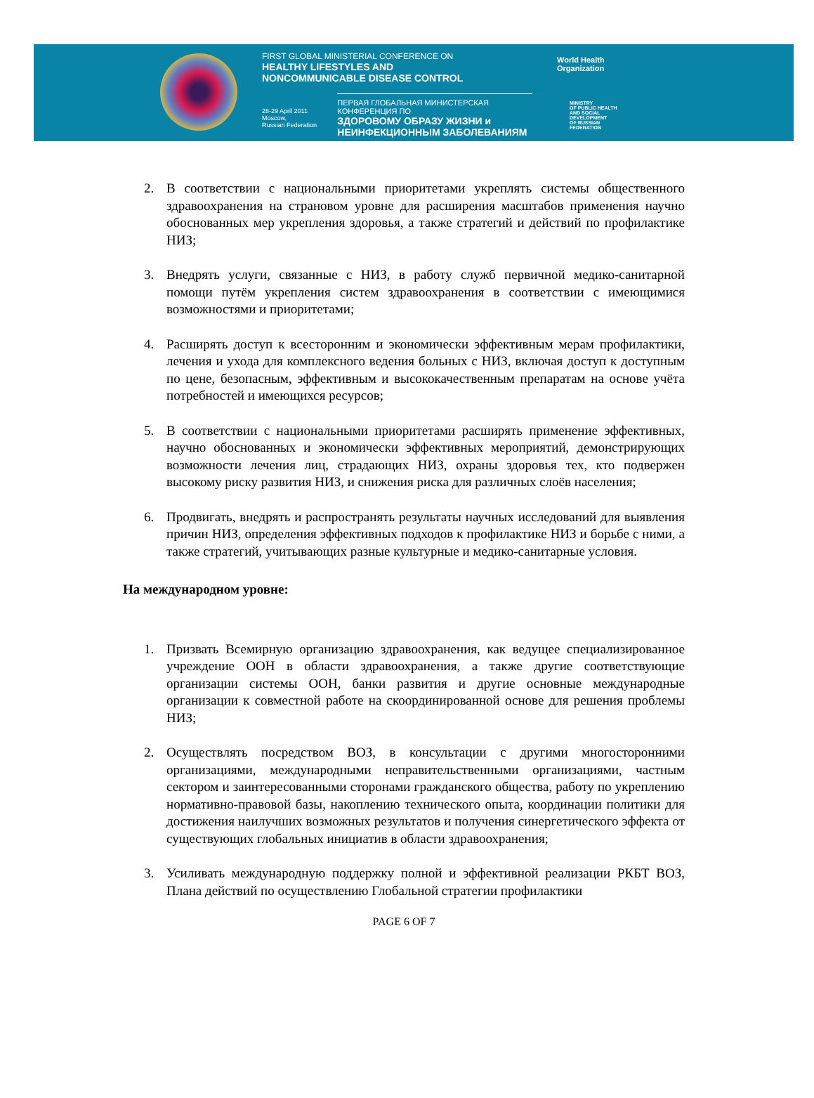FIRST GLOBAL MINISTERIAL CONFERENCE ON
HEALTHY LIFESTYLES AND
NONCOMMUNICABLE DISEASE CONTROL
28-29 April 2011
Moscow,
Russian Federation
ПЕРВАЯ ГЛОБАЛЬНАЯ МИНИСТЕРСКАЯ КОНФЕРЕНЦИЯ ПО
ЗДОРОВОМУ ОБРАЗУ ЖИЗНИ и
НЕИНФЕКЦИОННЫМ ЗАБОЛЕВАНИЯМ
World Health
Organization
MINISTRY
OF PUBLIC HEALTH
AND SOCIAL
DEVELOPMENT
OF RUSSIAN
FEDERATION
2. В соответствии с национальными приоритетами укреплять системы общественного здравоохранения на страновом уровне для расширения масштабов применения научно обоснованных мер укрепления здоровья, а также стратегий и действий по профилактике НИЗ;
3. Внедрять услуги, связанные с НИЗ, в работу служб первичной медико-санитарной помощи путём укрепления систем здравоохранения в соответствии с имеющимися возможностями и приоритетами;
4. Расширять доступ к всесторонним и экономически эффективным мерам профилактики, лечения и ухода для комплексного ведения больных с НИЗ, включая доступ к доступным по цене, безопасным, эффективным и высококачественным препаратам на основе учёта потребностей и имеющихся ресурсов;
5. В соответствии с национальными приоритетами расширять применение эффективных, научно обоснованных и экономически эффективных мероприятий, демонстрирующих возможности лечения лиц, страдающих НИЗ, охраны здоровья тех, кто подвержен высокому риску развития НИЗ, и снижения риска для различных слоёв населения;
6. Продвигать, внедрять и распространять результаты научных исследований для выявления причин НИЗ, определения эффективных подходов к профилактике НИЗ и борьбе с ними, а также стратегий, учитывающих разные культурные и медико-санитарные условия.
На международном уровне:
1. Призвать Всемирную организацию здравоохранения, как ведущее специализированное учреждение ООН в области здравоохранения, а также другие соответствующие организации системы ООН, банки развития и другие основные международные организации к совместной работе на скоординированной основе для решения проблемы НИЗ;
2. Осуществлять посредством ВОЗ, в консультации с другими многосторонними организациями, международными неправительственными организациями, частным сектором и заинтересованными сторонами гражданского общества, работу по укреплению нормативно-правовой базы, накоплению технического опыта, координации политики для достижения наилучших возможных результатов и получения синергетического эффекта от существующих глобальных инициатив в области здравоохранения;
3. Усиливать международную поддержку полной и эффективной реализации РКБТ ВОЗ, Плана действий по осуществлению Глобальной стратегии профилактики
PAGE 6 OF 7